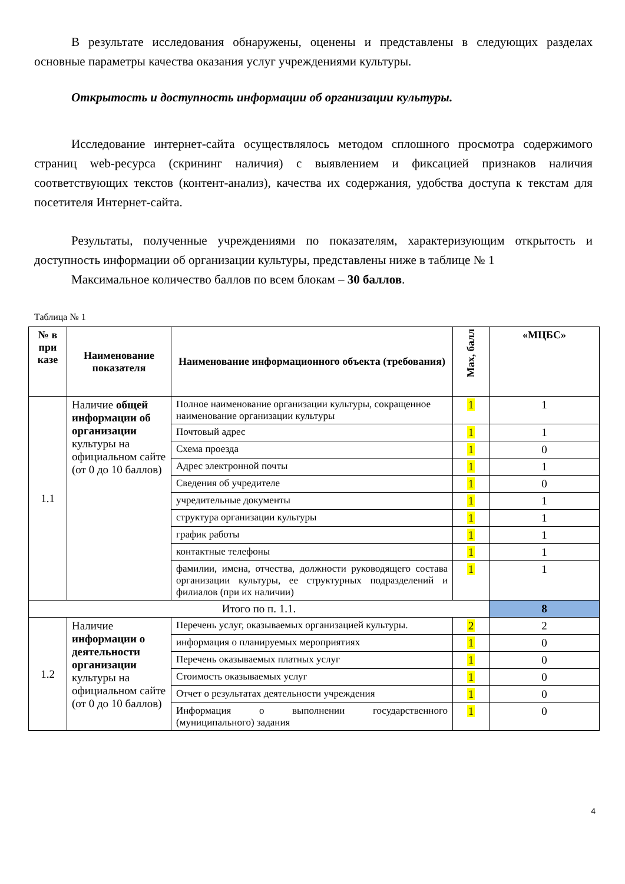В результате исследования обнаружены, оценены и представлены в следующих разделах основные параметры качества оказания услуг учреждениями культуры.
Открытость и доступность информации об организации культуры.
Исследование интернет-сайта осуществлялось методом сплошного просмотра содержимого страниц web-ресурса (скрининг наличия) с выявлением и фиксацией признаков наличия соответствующих текстов (контент-анализ), качества их содержания, удобства доступа к текстам для посетителя Интернет-сайта.
Результаты, полученные учреждениями по показателям, характеризующим открытость и доступность информации об организации культуры, представлены ниже в таблице № 1
Максимальное количество баллов по всем блокам – 30 баллов.
Таблица № 1
| № в при казе | Наименование показателя | Наименование информационного объекта (требования) | Max, балл | «МЦБС» |
| --- | --- | --- | --- | --- |
| 1.1 | Наличие общей информации об организации культуры на официальном сайте (от 0 до 10 баллов) | Полное наименование организации культуры, сокращенное наименование организации культуры | 1 | 1 |
| | | Почтовый адрес | 1 | 1 |
| | | Схема проезда | 1 | 0 |
| | | Адрес электронной почты | 1 | 1 |
| | | Сведения об учредителе | 1 | 0 |
| | | учредительные документы | 1 | 1 |
| | | структура организации культуры | 1 | 1 |
| | | график работы | 1 | 1 |
| | | контактные телефоны | 1 | 1 |
| | | фамилии, имена, отчества, должности руководящего состава организации культуры, ее структурных подразделений и филиалов (при их наличии) | 1 | 1 |
| Итого по п. 1.1. | | | | 8 |
| 1.2 | Наличие информации о деятельности организации культуры на официальном сайте (от 0 до 10 баллов) | Перечень услуг, оказываемых организацией культуры. | 2 | 2 |
| | | информация о планируемых мероприятиях | 1 | 0 |
| | | Перечень оказываемых платных услуг | 1 | 0 |
| | | Стоимость оказываемых услуг | 1 | 0 |
| | | Отчет о результатах деятельности учреждения | 1 | 0 |
| | | Информация о выполнении государственного (муниципального) задания | 1 | 0 |
4